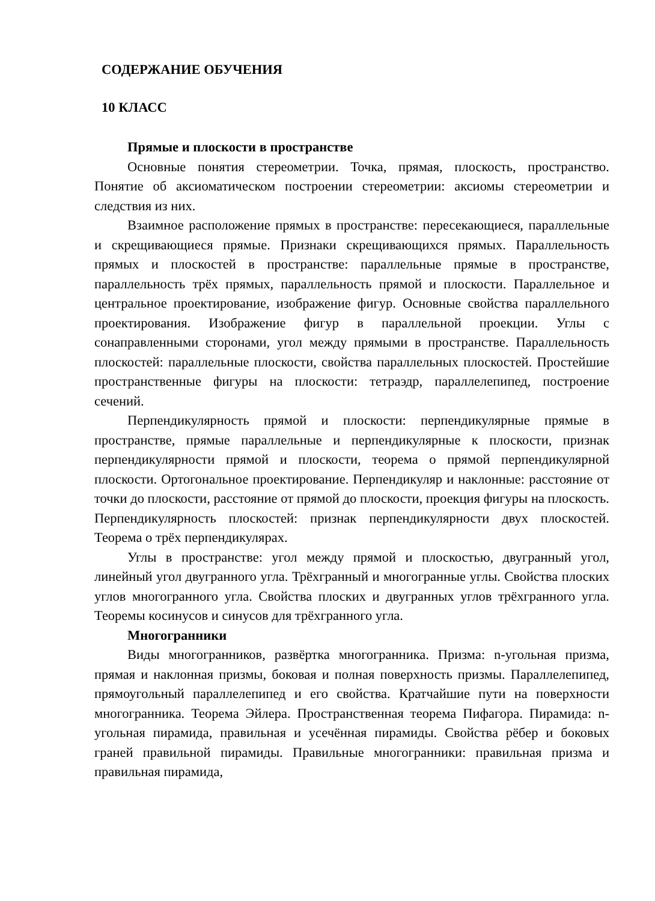СОДЕРЖАНИЕ ОБУЧЕНИЯ
10 КЛАСС
Прямые и плоскости в пространстве
Основные понятия стереометрии. Точка, прямая, плоскость, пространство. Понятие об аксиоматическом построении стереометрии: аксиомы стереометрии и следствия из них.
Взаимное расположение прямых в пространстве: пересекающиеся, параллельные и скрещивающиеся прямые. Признаки скрещивающихся прямых. Параллельность прямых и плоскостей в пространстве: параллельные прямые в пространстве, параллельность трёх прямых, параллельность прямой и плоскости. Параллельное и центральное проектирование, изображение фигур. Основные свойства параллельного проектирования. Изображение фигур в параллельной проекции. Углы с сонаправленными сторонами, угол между прямыми в пространстве. Параллельность плоскостей: параллельные плоскости, свойства параллельных плоскостей. Простейшие пространственные фигуры на плоскости: тетраэдр, параллелепипед, построение сечений.
Перпендикулярность прямой и плоскости: перпендикулярные прямые в пространстве, прямые параллельные и перпендикулярные к плоскости, признак перпендикулярности прямой и плоскости, теорема о прямой перпендикулярной плоскости. Ортогональное проектирование. Перпендикуляр и наклонные: расстояние от точки до плоскости, расстояние от прямой до плоскости, проекция фигуры на плоскость. Перпендикулярность плоскостей: признак перпендикулярности двух плоскостей. Теорема о трёх перпендикулярах.
Углы в пространстве: угол между прямой и плоскостью, двугранный угол, линейный угол двугранного угла. Трёхгранный и многогранные углы. Свойства плоских углов многогранного угла. Свойства плоских и двугранных углов трёхгранного угла. Теоремы косинусов и синусов для трёхгранного угла.
Многогранники
Виды многогранников, развёртка многогранника. Призма: n-угольная призма, прямая и наклонная призмы, боковая и полная поверхность призмы. Параллелепипед, прямоугольный параллелепипед и его свойства. Кратчайшие пути на поверхности многогранника. Теорема Эйлера. Пространственная теорема Пифагора. Пирамида: n-угольная пирамида, правильная и усечённая пирамиды. Свойства рёбер и боковых граней правильной пирамиды. Правильные многогранники: правильная призма и правильная пирамида,